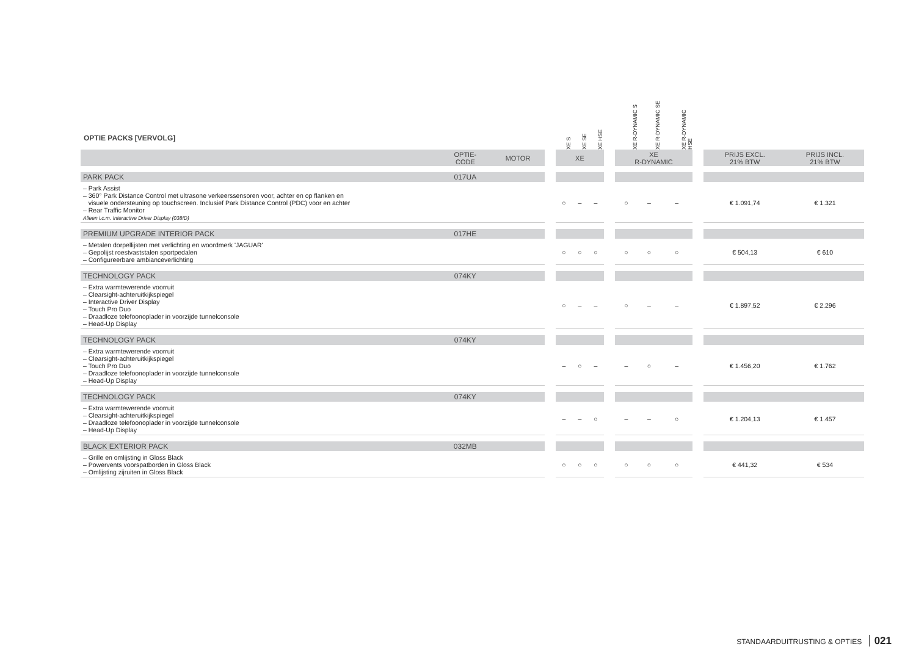| OPTIE PACKS [VERVOLG] | | | | XE S | XE SE | XE HSE | | XE R-DYNAMIC S | XE R-DYNAMIC SE | XE R-DYNAMIC HSE | | | |
| --- | --- | --- | --- | --- | --- | --- | --- | --- | --- | --- | --- | --- | --- |
| | OPTIE- CODE | MOTOR | | XE | | | | XE R-DYNAMIC | | | | PRIJS EXCL. 21% BTW | PRIJS INCL. 21% BTW |
| PARK PACK | 017UA | | | | | | | | | | | | |
| – Park Assist – 360° Park Distance Control met ultrasone verkeerssensoren voor, achter en op flanken en visuele ondersteuning op touchscreen. Inclusief Park Distance Control (PDC) voor en achter – Rear Traffic Monitor Alleen i.c.m. Interactive Driver Display (038ID) | | | | ○ | – | – | | ○ | – | – | | € 1.091,74 | € 1.321 |
| PREMIUM UPGRADE INTERIOR PACK | 017HE | | | | | | | | | | | | |
| – Metalen dorpellijsten met verlichting en woordmerk 'JAGUAR' – Gepolijst roestvaststalen sportpedalen – Configureerbare ambianceverlichting | | | | ○ | ○ | ○ | | ○ | ○ | ○ | | € 504,13 | € 610 |
| TECHNOLOGY PACK | 074KY | | | | | | | | | | | | |
| – Extra warmtewerende voorruit – Clearsight-achteruitkijkspiegel – Interactive Driver Display – Touch Pro Duo – Draadloze telefoonoplader in voorzijde tunnelconsole – Head-Up Display | | | | ○ | – | – | | ○ | – | – | | € 1.897,52 | € 2.296 |
| TECHNOLOGY PACK | 074KY | | | | | | | | | | | | |
| – Extra warmtewerende voorruit – Clearsight-achteruitkijkspiegel – Touch Pro Duo – Draadloze telefoonoplader in voorzijde tunnelconsole – Head-Up Display | | | | – | ○ | – | | – | ○ | – | | € 1.456,20 | € 1.762 |
| TECHNOLOGY PACK | 074KY | | | | | | | | | | | | |
| – Extra warmtewerende voorruit – Clearsight-achteruitkijkspiegel – Draadloze telefoonoplader in voorzijde tunnelconsole – Head-Up Display | | | | – | – | ○ | | – | – | ○ | | € 1.204,13 | € 1.457 |
| BLACK EXTERIOR PACK | 032MB | | | | | | | | | | | | |
| – Grille en omlijsting in Gloss Black – Powervents voorspatborden in Gloss Black – Omlijsting zijruiten in Gloss Black | | | | ○ | ○ | ○ | | ○ | ○ | ○ | | € 441,32 | € 534 |
STANDAARDUITRUSTING & OPTIES 021